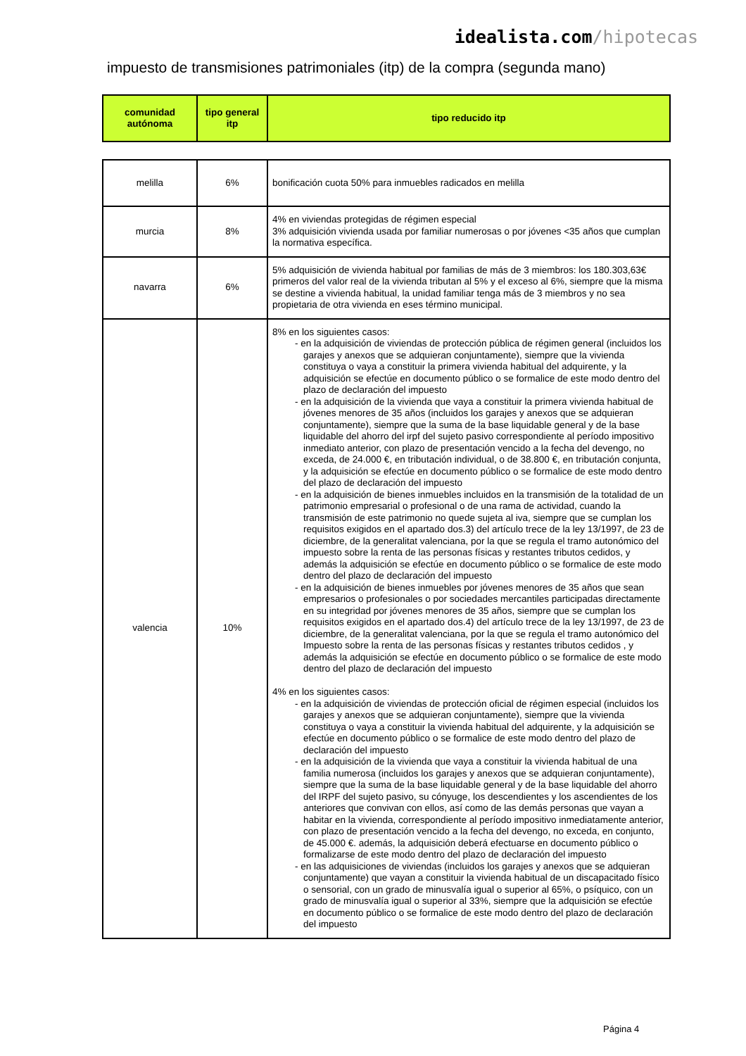idealista.com/hipotecas
impuesto de transmisiones patrimoniales (itp) de la compra (segunda mano)
| comunidad autónoma | tipo general itp | tipo reducido itp |
| --- | --- | --- |
| melilla | 6% | bonificación cuota 50% para inmuebles radicados en melilla |
| murcia | 8% | 4% en viviendas protegidas de régimen especial 3% adquisición vivienda usada por familiar numerosas o por jóvenes <35 años que cumplan la normativa específica. |
| navarra | 6% | 5% adquisición de vivienda habitual por familias de más de 3 miembros: los 180.303,63€ primeros del valor real de la vivienda tributan al 5% y el exceso al 6%, siempre que la misma se destine a vivienda habitual, la unidad familiar tenga más de 3 miembros y no sea propietaria de otra vivienda en eses término municipal. |
| valencia | 10% | 8% en los siguientes casos: - en la adquisición de viviendas de protección pública de régimen general (incluidos los garajes y anexos que se adquieran conjuntamente), siempre que la vivienda constituya o vaya a constituir la primera vivienda habitual del adquirente, y la adquisición se efectúe en documento público o se formalice de este modo dentro del plazo de declaración del impuesto - en la adquisición de la vivienda que vaya a constituir la primera vivienda habitual de jóvenes menores de 35 años (incluidos los garajes y anexos que se adquieran conjuntamente), siempre que la suma de la base liquidable general y de la base liquidable del ahorro del irpf del sujeto pasivo correspondiente al período impositivo inmediato anterior, con plazo de presentación vencido a la fecha del devengo, no exceda, de 24.000 €, en tributación individual, o de 38.800 €, en tributación conjunta, y la adquisición se efectúe en documento público o se formalice de este modo dentro del plazo de declaración del impuesto - en la adquisición de bienes inmuebles incluidos en la transmisión de la totalidad de un patrimonio empresarial o profesional o de una rama de actividad, cuando la transmisión de este patrimonio no quede sujeta al iva, siempre que se cumplan los requisitos exigidos en el apartado dos.3) del artículo trece de la ley 13/1997, de 23 de diciembre, de la generalitat valenciana, por la que se regula el tramo autonómico del impuesto sobre la renta de las personas físicas y restantes tributos cedidos, y además la adquisición se efectúe en documento público o se formalice de este modo dentro del plazo de declaración del impuesto - en la adquisición de bienes inmuebles por jóvenes menores de 35 años que sean empresarios o profesionales o por sociedades mercantiles participadas directamente en su integridad por jóvenes menores de 35 años, siempre que se cumplan los requisitos exigidos en el apartado dos.4) del artículo trece de la ley 13/1997, de 23 de diciembre, de la generalitat valenciana, por la que se regula el tramo autonómico del Impuesto sobre la renta de las personas físicas y restantes tributos cedidos , y además la adquisición se efectúe en documento público o se formalice de este modo dentro del plazo de declaración del impuesto 4% en los siguientes casos: - en la adquisición de viviendas de protección oficial de régimen especial (incluidos los garajes y anexos que se adquieran conjuntamente), siempre que la vivienda constituya o vaya a constituir la vivienda habitual del adquirente, y la adquisición se efectúe en documento público o se formalice de este modo dentro del plazo de declaración del impuesto - en la adquisición de la vivienda que vaya a constituir la vivienda habitual de una familia numerosa (incluidos los garajes y anexos que se adquieran conjuntamente), siempre que la suma de la base liquidable general y de la base liquidable del ahorro del IRPF del sujeto pasivo, su cónyuge, los descendientes y los ascendientes de los anteriores que convivan con ellos, así como de las demás personas que vayan a habitar en la vivienda, correspondiente al período impositivo inmediatamente anterior, con plazo de presentación vencido a la fecha del devengo, no exceda, en conjunto, de 45.000 €. además, la adquisición deberá efectuarse en documento público o formalizarse de este modo dentro del plazo de declaración del impuesto - en las adquisiciones de viviendas (incluidos los garajes y anexos que se adquieran conjuntamente) que vayan a constituir la vivienda habitual de un discapacitado físico o sensorial, con un grado de minusvalía igual o superior al 65%, o psíquico, con un grado de minusvalía igual o superior al 33%, siempre que la adquisición se efectúe en documento público o se formalice de este modo dentro del plazo de declaración del impuesto |
Página 4